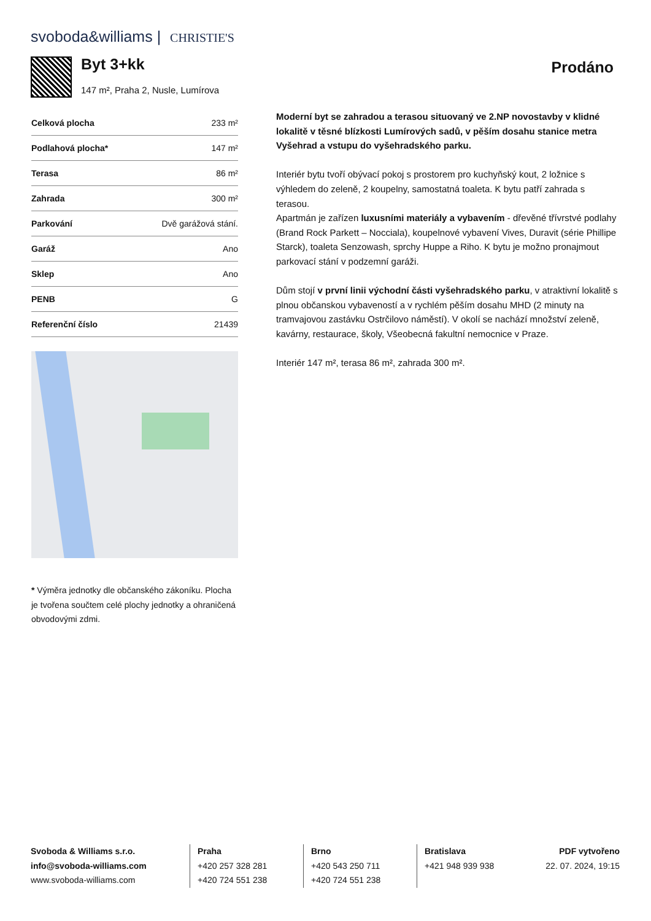svoboda&williams | CHRISTIE'S
Byt 3+kk
147 m², Praha 2, Nusle, Lumírova
Prodáno
| Celková plocha | 233 m² |
| Podlahová plocha* | 147 m² |
| Terasa | 86 m² |
| Zahrada | 300 m² |
| Parkování | Dvě garážová stání. |
| Garáž | Ano |
| Sklep | Ano |
| PENB | G |
| Referenční číslo | 21439 |
* Výměra jednotky dle občanského zákoníku. Plocha je tvořena součtem celé plochy jednotky a ohraničená obvodovými zdmi.
Moderní byt se zahradou a terasou situovaný ve 2.NP novostavby v klidné lokalitě v těsné blízkosti Lumírových sadů, v pěším dosahu stanice metra Vyšehrad a vstupu do vyšehradského parku.
Interiér bytu tvoří obývací pokoj s prostorem pro kuchyňský kout, 2 ložnice s výhledem do zeleně, 2 koupelny, samostatná toaleta. K bytu patří zahrada s terasou.
Apartmán je zařízen luxusními materiály a vybavením - dřevěné třívrstvé podlahy (Brand Rock Parkett – Nocciala), koupelnové vybavení Vives, Duravit (série Phillipe Starck), toaleta Senzowash, sprchy Huppe a Riho. K bytu je možno pronajmout parkovací stání v podzemní garáži.
Dům stojí v první linii východní části vyšehradského parku, v atraktivní lokalitě s plnou občanskou vybaveností a v rychlém pěším dosahu MHD (2 minuty na tramvajovou zastávku Ostrčilovo náměstí). V okolí se nachází množství zeleně, kavárny, restaurace, školy, Všeobecná fakultní nemocnice v Praze.
Interiér 147 m², terasa 86 m², zahrada 300 m².
Svoboda & Williams s.r.o.
info@svoboda-williams.com
www.svoboda-williams.com
Praha
+420 257 328 281
+420 724 551 238
Brno
+420 543 250 711
+420 724 551 238
Bratislava
+421 948 939 938
PDF vytvořeno
22. 07. 2024, 19:15